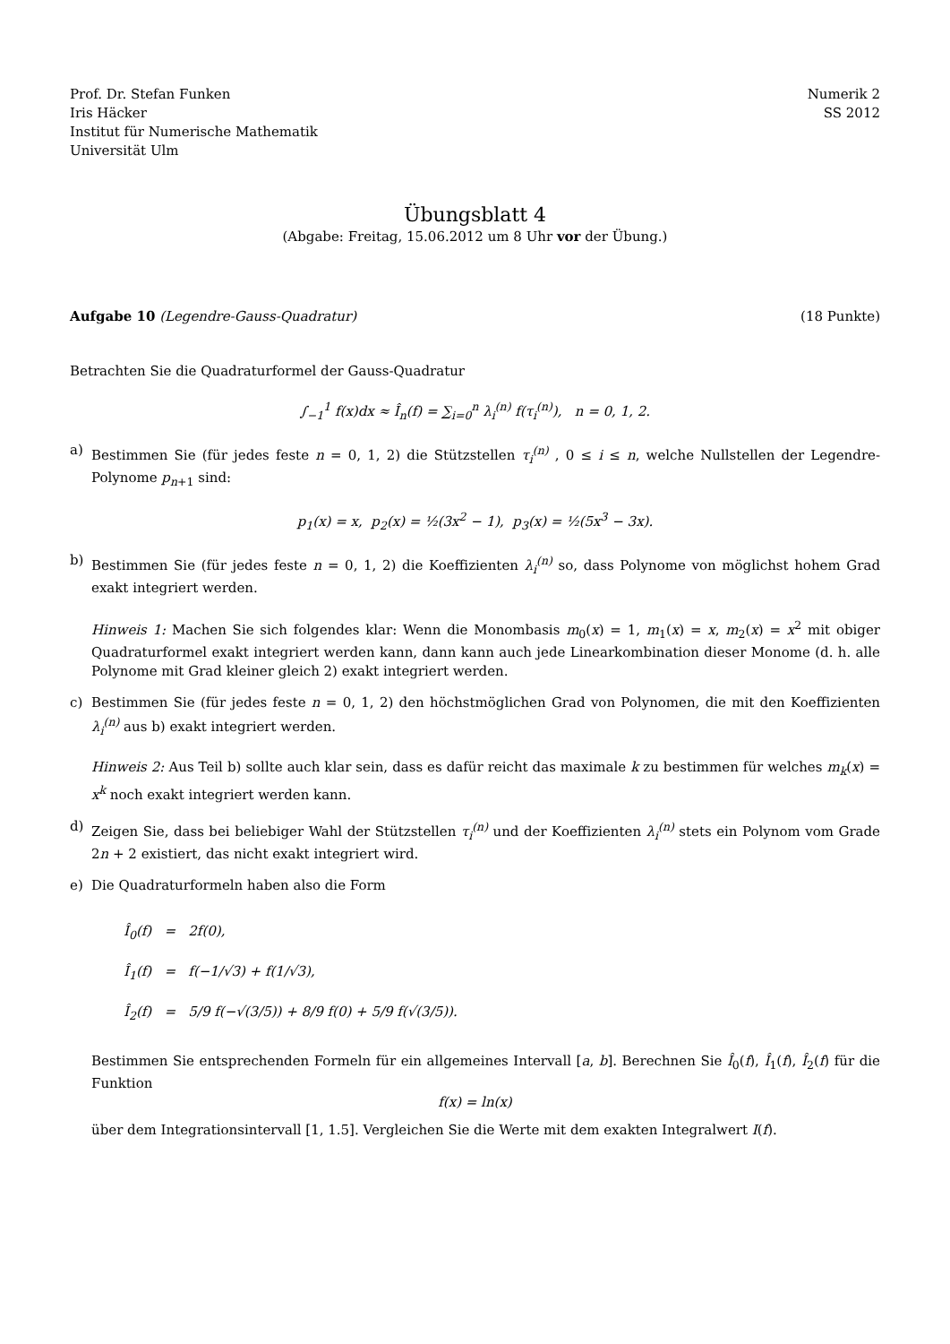Prof. Dr. Stefan Funken
Iris Häcker
Institut für Numerische Mathematik
Universität Ulm
Numerik 2
SS 2012
Übungsblatt 4
(Abgabe: Freitag, 15.06.2012 um 8 Uhr vor der Übung.)
Aufgabe 10 (Legendre-Gauss-Quadratur)
(18 Punkte)
Betrachten Sie die Quadraturformel der Gauss-Quadratur
∫<sub>−1</sub><sup>1</sup> f(x)dx ≈ Î<sub>n</sub>(f) = ∑<sub>i=0</sub><sup>n</sup> λ<sub>i</sub><sup>(n)</sup> f(τ<sub>i</sub><sup>(n)</sup>), n = 0, 1, 2.
a) Bestimmen Sie (für jedes feste n = 0, 1, 2) die Stützstellen τ<sub>i</sub><sup>(n)</sup> , 0 ≤ i ≤ n, welche Nullstellen der Legendre-Polynome p<sub>n+1</sub> sind:
p<sub>1</sub>(x) = x, p<sub>2</sub>(x) = ½(3x<sup>2</sup> − 1), p<sub>3</sub>(x) = ½(5x<sup>3</sup> − 3x).
b) Bestimmen Sie (für jedes feste n = 0, 1, 2) die Koeffizienten λ<sub>i</sub><sup>(n)</sup> so, dass Polynome von möglichst hohem Grad exakt integriert werden.
Hinweis 1: Machen Sie sich folgendes klar: Wenn die Monombasis m<sub>0</sub>(x) = 1, m<sub>1</sub>(x) = x, m<sub>2</sub>(x) = x<sup>2</sup> mit obiger Quadraturformel exakt integriert werden kann, dann kann auch jede Linearkombination dieser Monome (d. h. alle Polynome mit Grad kleiner gleich 2) exakt integriert werden.
c) Bestimmen Sie (für jedes feste n = 0, 1, 2) den höchstmöglichen Grad von Polynomen, die mit den Koeffizienten λ<sub>i</sub><sup>(n)</sup> aus b) exakt integriert werden.
Hinweis 2: Aus Teil b) sollte auch klar sein, dass es dafür reicht das maximale k zu bestimmen für welches m<sub>k</sub>(x) = x<sup>k</sup> noch exakt integriert werden kann.
d) Zeigen Sie, dass bei beliebiger Wahl der Stützstellen τ<sub>i</sub><sup>(n)</sup> und der Koeffizienten λ<sub>i</sub><sup>(n)</sup> stets ein Polynom vom Grade 2n + 2 existiert, das nicht exakt integriert wird.
e) Die Quadraturformeln haben also die Form
Î<sub>0</sub>(f) = 2f(0),
Î<sub>1</sub>(f) = f(−1/√3) + f(1/√3),
Î<sub>2</sub>(f) = 5/9 f(−√(3/5)) + 8/9 f(0) + 5/9 f(√(3/5)).
Bestimmen Sie entsprechenden Formeln für ein allgemeines Intervall [a, b]. Berechnen Sie Î<sub>0</sub>(f), Î<sub>1</sub>(f), Î<sub>2</sub>(f) für die Funktion
f(x) = ln(x)
über dem Integrationsintervall [1, 1.5]. Vergleichen Sie die Werte mit dem exakten Integralwert I(f).